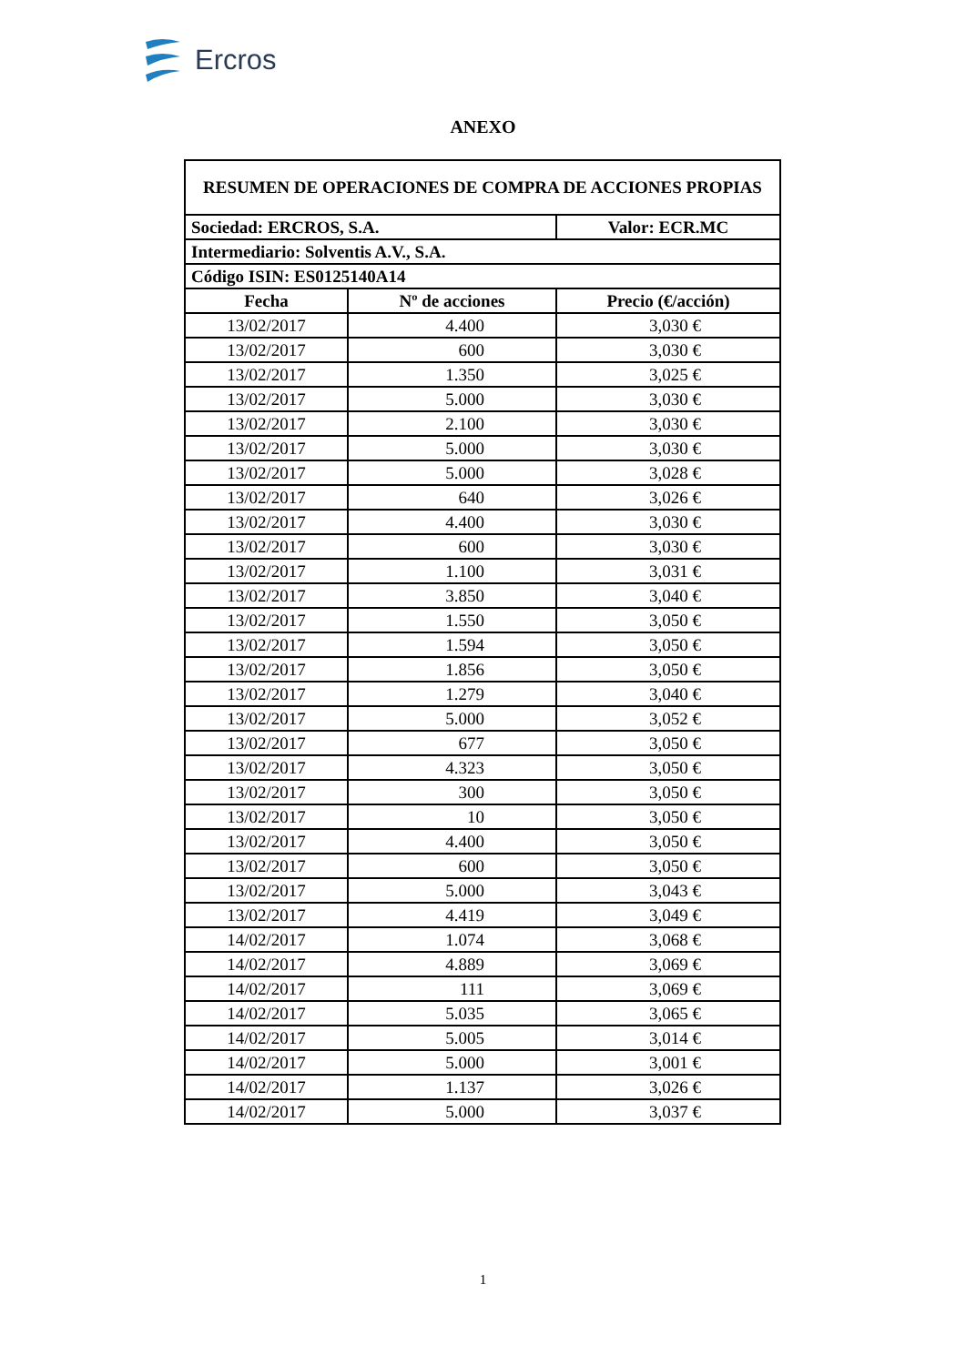Ercros
ANEXO
| RESUMEN DE OPERACIONES DE COMPRA DE ACCIONES PROPIAS | | |
| Sociedad: ERCROS, S.A. | | Valor: ECR.MC |
| Intermediario: Solventis A.V., S.A. | | |
| Código ISIN: ES0125140A14 | | |
| Fecha | Nº de acciones | Precio (€/acción) |
| 13/02/2017 | 4.400 | 3,030 € |
| 13/02/2017 | 600 | 3,030 € |
| 13/02/2017 | 1.350 | 3,025 € |
| 13/02/2017 | 5.000 | 3,030 € |
| 13/02/2017 | 2.100 | 3,030 € |
| 13/02/2017 | 5.000 | 3,030 € |
| 13/02/2017 | 5.000 | 3,028 € |
| 13/02/2017 | 640 | 3,026 € |
| 13/02/2017 | 4.400 | 3,030 € |
| 13/02/2017 | 600 | 3,030 € |
| 13/02/2017 | 1.100 | 3,031 € |
| 13/02/2017 | 3.850 | 3,040 € |
| 13/02/2017 | 1.550 | 3,050 € |
| 13/02/2017 | 1.594 | 3,050 € |
| 13/02/2017 | 1.856 | 3,050 € |
| 13/02/2017 | 1.279 | 3,040 € |
| 13/02/2017 | 5.000 | 3,052 € |
| 13/02/2017 | 677 | 3,050 € |
| 13/02/2017 | 4.323 | 3,050 € |
| 13/02/2017 | 300 | 3,050 € |
| 13/02/2017 | 10 | 3,050 € |
| 13/02/2017 | 4.400 | 3,050 € |
| 13/02/2017 | 600 | 3,050 € |
| 13/02/2017 | 5.000 | 3,043 € |
| 13/02/2017 | 4.419 | 3,049 € |
| 14/02/2017 | 1.074 | 3,068 € |
| 14/02/2017 | 4.889 | 3,069 € |
| 14/02/2017 | 111 | 3,069 € |
| 14/02/2017 | 5.035 | 3,065 € |
| 14/02/2017 | 5.005 | 3,014 € |
| 14/02/2017 | 5.000 | 3,001 € |
| 14/02/2017 | 1.137 | 3,026 € |
| 14/02/2017 | 5.000 | 3,037 € |
1